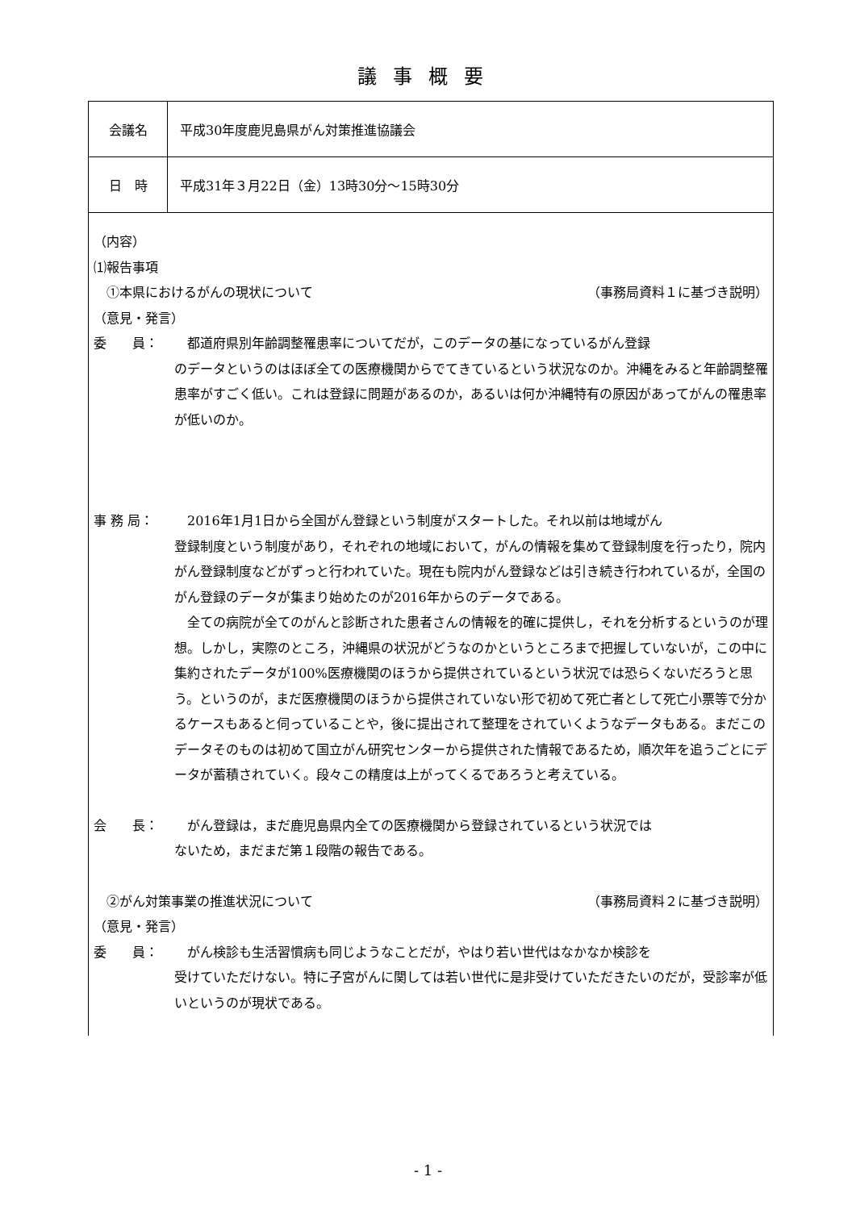議事概要
| 会議名 | 平成30年度鹿児島県がん対策推進協議会 |
| 日 時 | 平成31年３月22日（金）13時30分～15時30分 |
| （内容） ⑴報告事項 ①本県におけるがんの現状について （事務局資料１に基づき説明） （意見・発言） 委 員： 都道府県別年齢調整罹患率についてだが，このデータの基になっているがん登録 のデータというのはほぼ全ての医療機関からでてきているという状況なのか。沖縄をみると年齢調整罹患率がすごく低い。これは登録に問題があるのか，あるいは何か沖縄特有の原因があってがんの罹患率が低いのか。 事 務 局： 2016年1月1日から全国がん登録という制度がスタートした。それ以前は地域がん 登録制度という制度があり，それぞれの地域において，がんの情報を集めて登録制度を行ったり，院内がん登録制度などがずっと行われていた。現在も院内がん登録などは引き続き行われているが，全国のがん登録のデータが集まり始めたのが2016年からのデータである。 全ての病院が全てのがんと診断された患者さんの情報を的確に提供し，それを分析するというのが理想。しかし，実際のところ，沖縄県の状況がどうなのかというところまで把握していないが，この中に集約されたデータが100%医療機関のほうから提供されているという状況では恐らくないだろうと思う。というのが，まだ医療機関のほうから提供されていない形で初めて死亡者として死亡小票等で分かるケースもあると伺っていることや，後に提出されて整理をされていくようなデータもある。まだこのデータそのものは初めて国立がん研究センターから提供された情報であるため，順次年を追うごとにデータが蓄積されていく。段々この精度は上がってくるであろうと考えている。 会 長： がん登録は，まだ鹿児島県内全ての医療機関から登録されているという状況では ないため，まだまだ第１段階の報告である。 ②がん対策事業の推進状況について （事務局資料２に基づき説明） （意見・発言） 委 員： がん検診も生活習慣病も同じようなことだが，やはり若い世代はなかなか検診を 受けていただけない。特に子宮がんに関しては若い世代に是非受けていただきたいのだが，受診率が低いというのが現状である。 | |
- 1 -